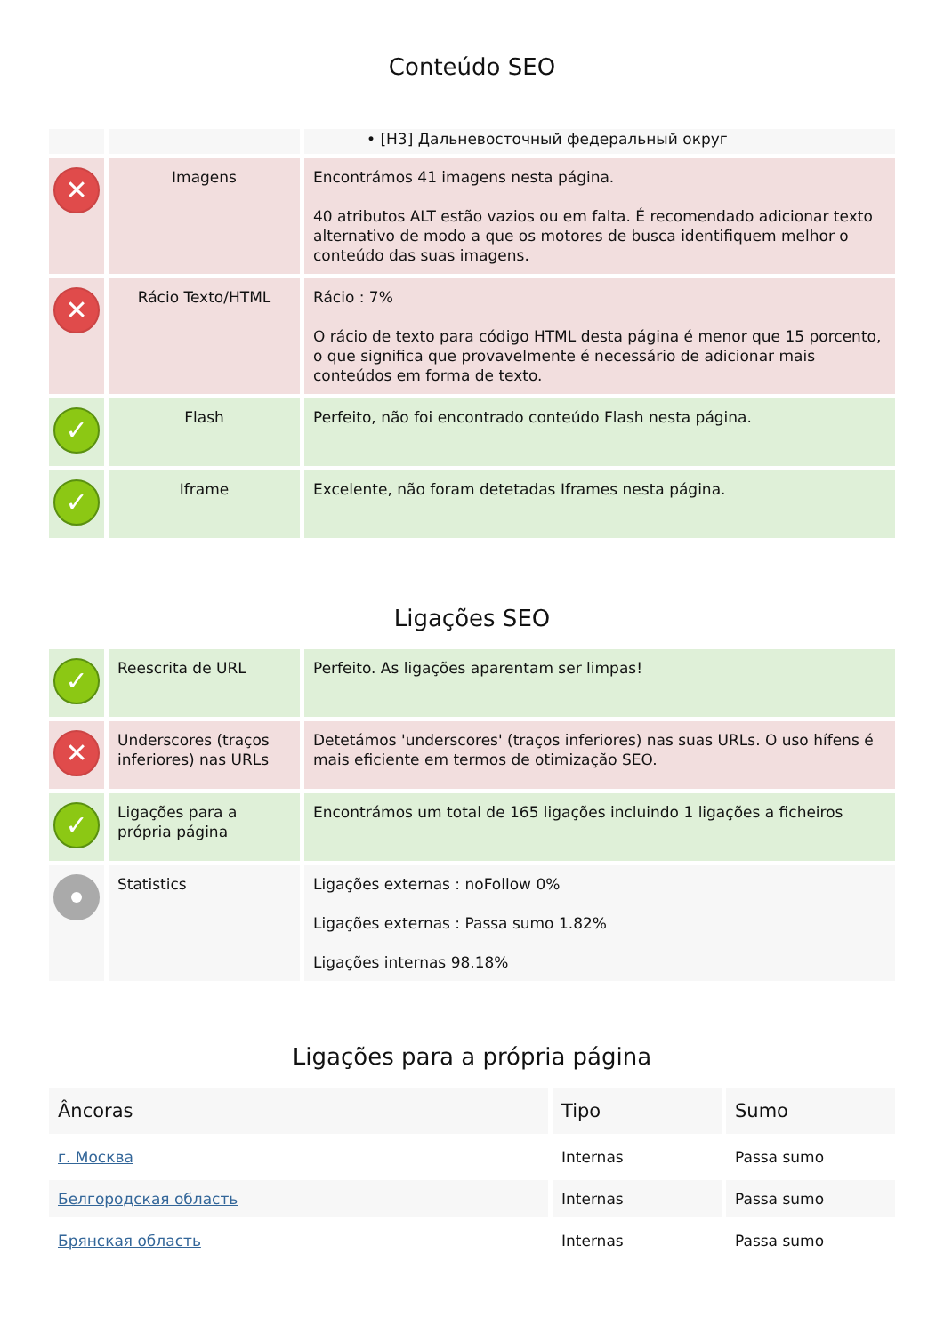Conteúdo SEO
| | | • [H3] Дальневосточный федеральный округ |
| ✕ | Imagens | Encontrámos 41 imagens nesta página. 40 atributos ALT estão vazios ou em falta. É recomendado adicionar texto alternativo de modo a que os motores de busca identifiquem melhor o conteúdo das suas imagens. |
| ✕ | Rácio Texto/HTML | Rácio : 7% O rácio de texto para código HTML desta página é menor que 15 porcento, o que significa que provavelmente é necessário de adicionar mais conteúdos em forma de texto. |
| ✓ | Flash | Perfeito, não foi encontrado conteúdo Flash nesta página. |
| ✓ | Iframe | Excelente, não foram detetadas Iframes nesta página. |
Ligações SEO
| ✓ | Reescrita de URL | Perfeito. As ligações aparentam ser limpas! |
| ✕ | Underscores (traços inferiores) nas URLs | Detetámos 'underscores' (traços inferiores) nas suas URLs. O uso hífens é mais eficiente em termos de otimização SEO. |
| ✓ | Ligações para a própria página | Encontrámos um total de 165 ligações incluindo 1 ligações a ficheiros |
| | Statistics | Ligações externas : noFollow 0% Ligações externas : Passa sumo 1.82% Ligações internas 98.18% |
Ligações para a própria página
| Âncoras | Tipo | Sumo |
| --- | --- | --- |
| г. Москва | Internas | Passa sumo |
| Белгородская область | Internas | Passa sumo |
| Брянская область | Internas | Passa sumo |